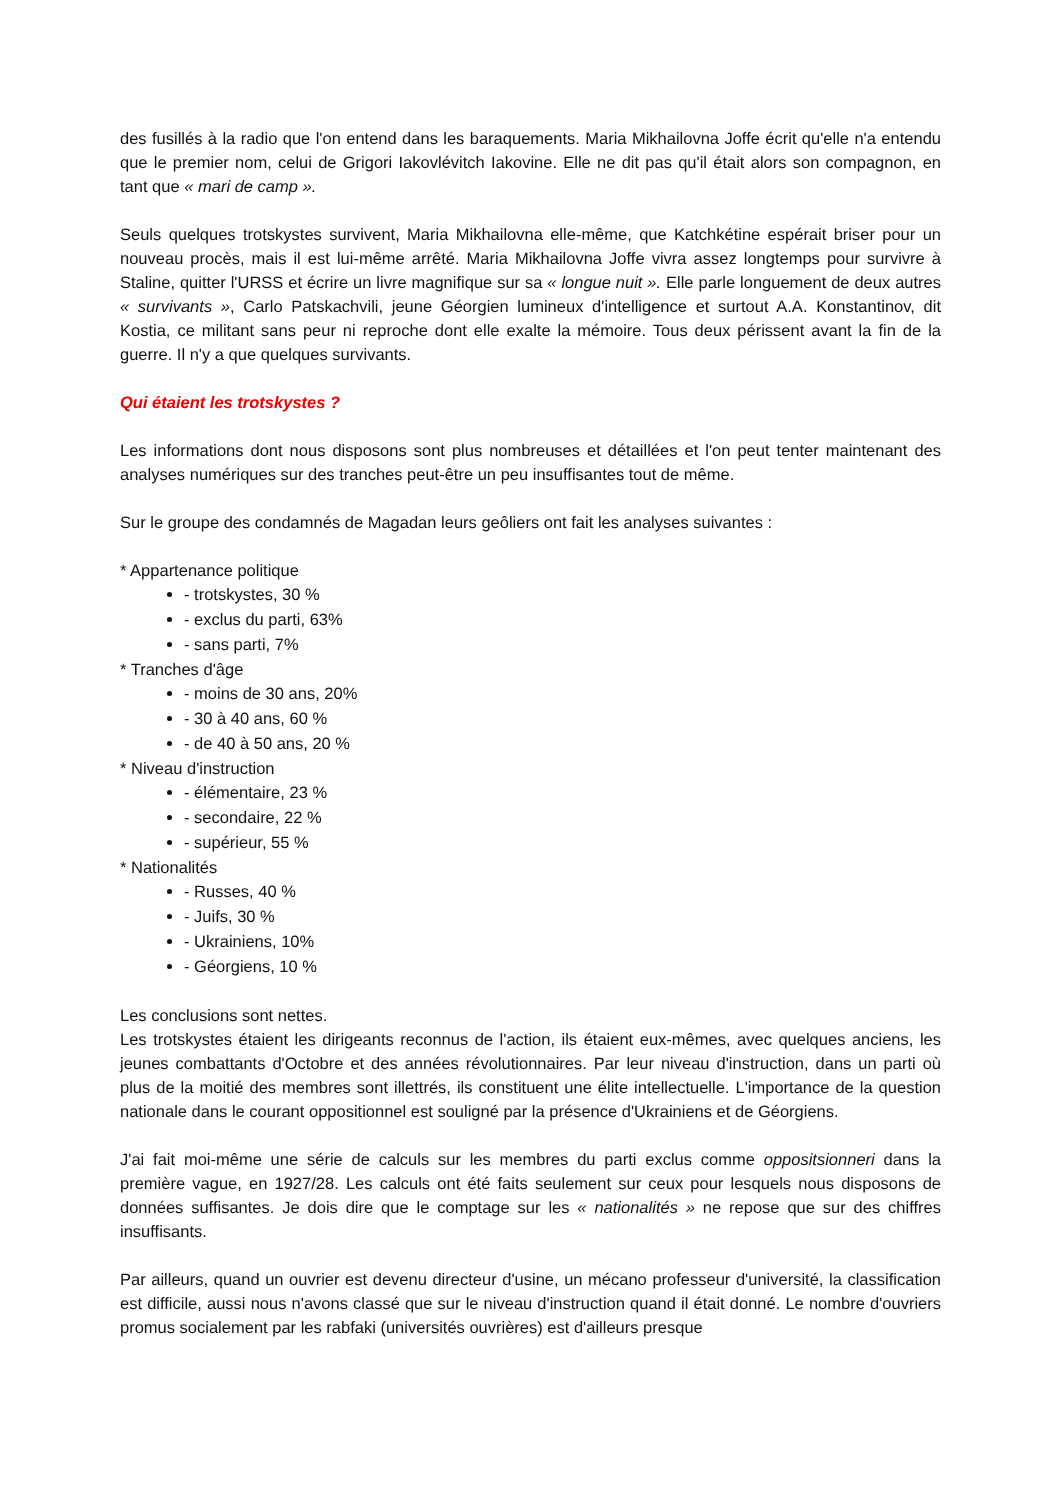des fusillés à la radio que l'on entend dans les baraquements. Maria Mikhailovna Joffe écrit qu'elle n'a entendu que le premier nom, celui de Grigori Iakovlévitch Iakovine. Elle ne dit pas qu'il était alors son compagnon, en tant que « mari de camp ».
Seuls quelques trotskystes survivent, Maria Mikhailovna elle-même, que Katchkétine espérait briser pour un nouveau procès, mais il est lui-même arrêté. Maria Mikhailovna Joffe vivra assez longtemps pour survivre à Staline, quitter l'URSS et écrire un livre magnifique sur sa « longue nuit ». Elle parle longuement de deux autres « survivants », Carlo Patskachvili, jeune Géorgien lumineux d'intelligence et surtout A.A. Konstantinov, dit Kostia, ce militant sans peur ni reproche dont elle exalte la mémoire. Tous deux périssent avant la fin de la guerre. Il n'y a que quelques survivants.
Qui étaient les trotskystes ?
Les informations dont nous disposons sont plus nombreuses et détaillées et l'on peut tenter maintenant des analyses numériques sur des tranches peut-être un peu insuffisantes tout de même.
Sur le groupe des condamnés de Magadan leurs geôliers ont fait les analyses suivantes :
* Appartenance politique
- trotskystes, 30 %
- exclus du parti, 63%
- sans parti, 7%
* Tranches d'âge
- moins de 30 ans, 20%
- 30 à 40 ans, 60 %
- de 40 à 50 ans, 20 %
* Niveau d'instruction
- élémentaire, 23 %
- secondaire, 22 %
- supérieur, 55 %
* Nationalités
- Russes, 40 %
- Juifs, 30 %
- Ukrainiens, 10%
- Géorgiens, 10 %
Les conclusions sont nettes.
Les trotskystes étaient les dirigeants reconnus de l'action, ils étaient eux-mêmes, avec quelques anciens, les jeunes combattants d'Octobre et des années révolutionnaires. Par leur niveau d'instruction, dans un parti où plus de la moitié des membres sont illettrés, ils constituent une élite intellectuelle. L'importance de la question nationale dans le courant oppositionnel est souligné par la présence d'Ukrainiens et de Géorgiens.
J'ai fait moi-même une série de calculs sur les membres du parti exclus comme oppositsionneri dans la première vague, en 1927/28. Les calculs ont été faits seulement sur ceux pour lesquels nous disposons de données suffisantes. Je dois dire que le comptage sur les « nationalités » ne repose que sur des chiffres insuffisants.
Par ailleurs, quand un ouvrier est devenu directeur d'usine, un mécano professeur d'université, la classification est difficile, aussi nous n'avons classé que sur le niveau d'instruction quand il était donné. Le nombre d'ouvriers promus socialement par les rabfaki (universités ouvrières) est d'ailleurs presque